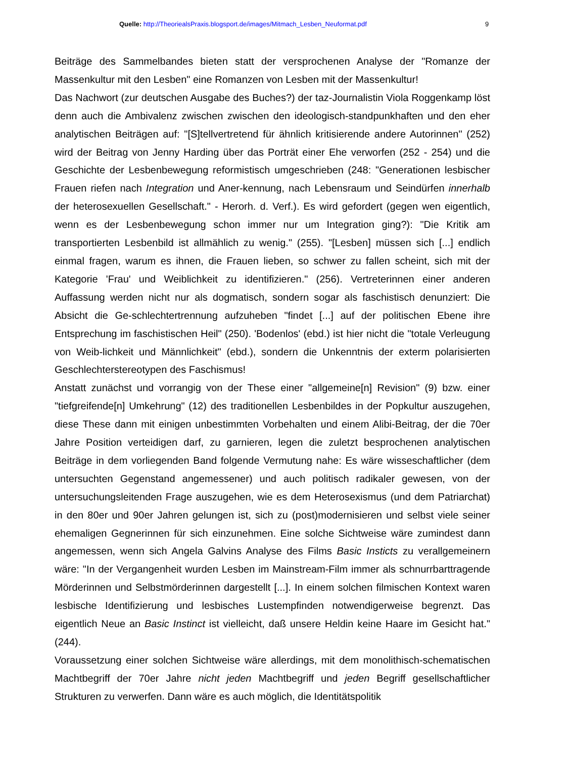Quelle: http://TheoriealsPraxis.blogsport.de/images/Mitmach_Lesben_Neuformat.pdf 9
Beiträge des Sammelbandes bieten statt der versprochenen Analyse der "Romanze der Massenkultur mit den Lesben" eine Romanzen von Lesben mit der Massenkultur!
Das Nachwort (zur deutschen Ausgabe des Buches?) der taz-Journalistin Viola Roggenkamp löst denn auch die Ambivalenz zwischen zwischen den ideologisch-standpunkhaften und den eher analytischen Beiträgen auf: "[S]tellvertretend für ähnlich kritisierende andere Autorinnen" (252) wird der Beitrag von Jenny Harding über das Porträt einer Ehe verworfen (252 - 254) und die Geschichte der Lesbenbewegung reformistisch umgeschrieben (248: "Generationen lesbischer Frauen riefen nach Integration und Aner-kennung, nach Lebensraum und Seindürfen innerhalb der heterosexuellen Gesellschaft." - Herorh. d. Verf.). Es wird gefordert (gegen wen eigentlich, wenn es der Lesbenbewegung schon immer nur um Integration ging?): "Die Kritik am transportierten Lesbenbild ist allmählich zu wenig." (255). "[Lesben] müssen sich [...] endlich einmal fragen, warum es ihnen, die Frauen lieben, so schwer zu fallen scheint, sich mit der Kategorie 'Frau' und Weiblichkeit zu identifizieren." (256). Vertreterinnen einer anderen Auffassung werden nicht nur als dogmatisch, sondern sogar als faschistisch denunziert: Die Absicht die Ge-schlechtertrennung aufzuheben "findet [...] auf der politischen Ebene ihre Entsprechung im faschistischen Heil" (250). 'Bodenlos' (ebd.) ist hier nicht die "totale Verleugung von Weib-lichkeit und Männlichkeit" (ebd.), sondern die Unkenntnis der exterm polarisierten Geschlechterstereotypen des Faschismus!
Anstatt zunächst und vorrangig von der These einer "allgemeine[n] Revision" (9) bzw. einer "tiefgreifende[n] Umkehrung" (12) des traditionellen Lesbenbildes in der Popkultur auszugehen, diese These dann mit einigen unbestimmten Vorbehalten und einem Alibi-Beitrag, der die 70er Jahre Position verteidigen darf, zu garnieren, legen die zuletzt besprochenen analytischen Beiträge in dem vorliegenden Band folgende Vermutung nahe: Es wäre wisseschaftlicher (dem untersuchten Gegenstand angemessener) und auch politisch radikaler gewesen, von der untersuchungsleitenden Frage auszugehen, wie es dem Heterosexismus (und dem Patriarchat) in den 80er und 90er Jahren gelungen ist, sich zu (post)modernisieren und selbst viele seiner ehemaligen Gegnerinnen für sich einzunehmen. Eine solche Sichtweise wäre zumindest dann angemessen, wenn sich Angela Galvins Analyse des Films Basic Insticts zu verallgemeinern wäre: "In der Vergangenheit wurden Lesben im Mainstream-Film immer als schnurrbarttragende Mörderinnen und Selbstmörderinnen dargestellt [...]. In einem solchen filmischen Kontext waren lesbische Identifizierung und lesbisches Lustempfinden notwendigerweise begrenzt. Das eigentlich Neue an Basic Instinct ist vielleicht, daß unsere Heldin keine Haare im Gesicht hat." (244).
Voraussetzung einer solchen Sichtweise wäre allerdings, mit dem monolithisch-schematischen Machtbegriff der 70er Jahre nicht jeden Machtbegriff und jeden Begriff gesellschaftlicher Strukturen zu verwerfen. Dann wäre es auch möglich, die Identitätspolitik